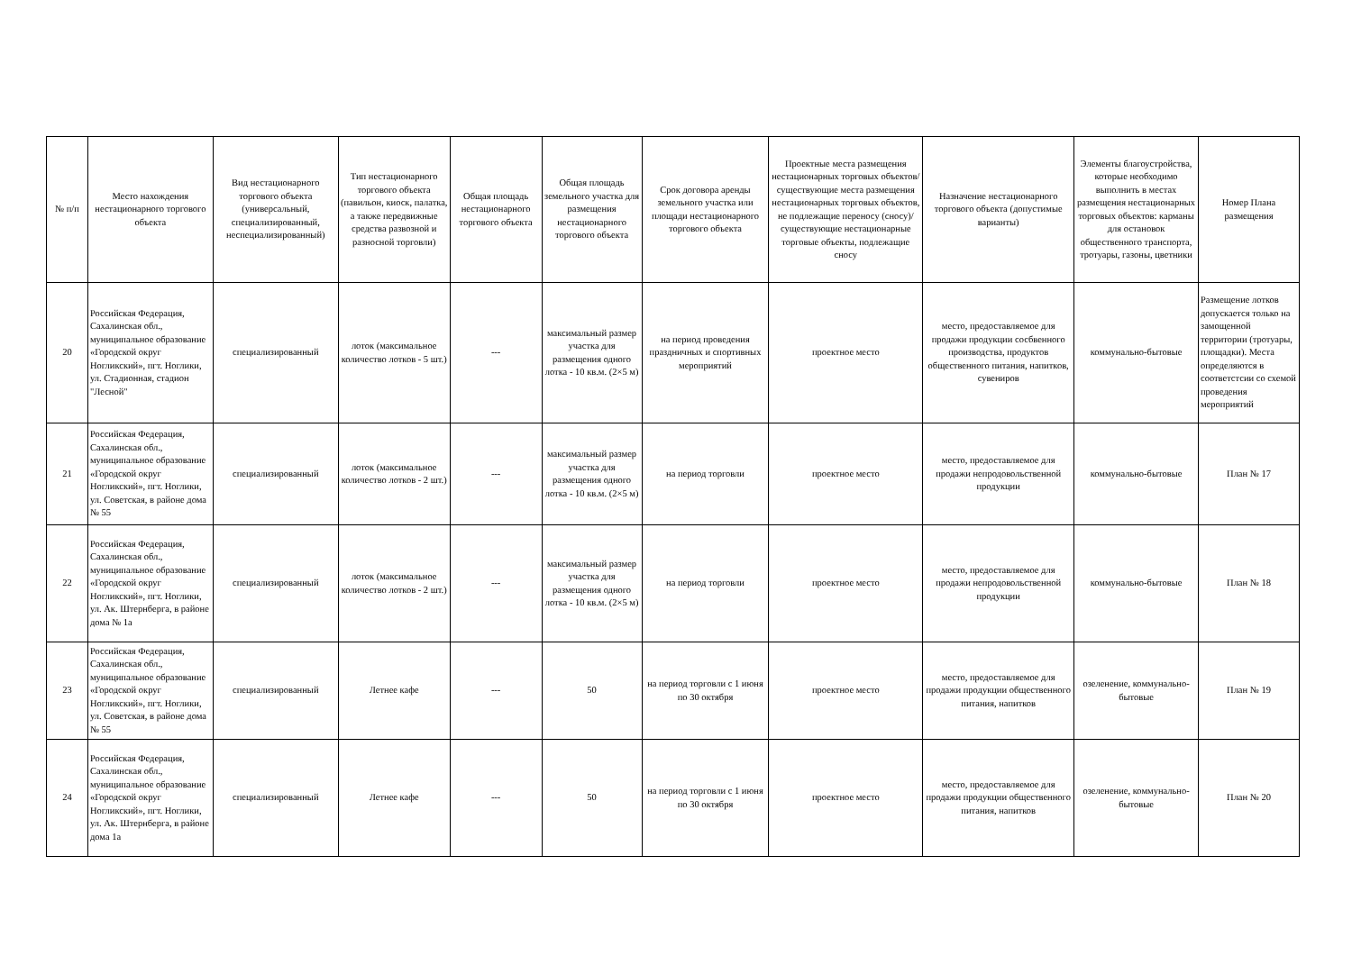| № п/п | Место нахождения нестационарного торгового объекта | Вид нестационарного торгового объекта (универсальный, специализированный, неспециализированный) | Тип нестационарного торгового объекта (павильон, киоск, палатка, а также передвижные средства развозной и разносной торговли) | Общая площадь нестационарного торгового объекта | Общая площадь земельного участка для размещения нестационарного торгового объекта | Срок договора аренды земельного участка или площади нестационарного торгового объекта | Проектные места размещения нестационарных торговых объектов/существующие места размещения нестационарных торговых объектов, не подлежащие переносу (сносу)/существующие нестационарные торговые объекты, подлежащие сносу | Назначение нестационарного торгового объекта (допустимые варианты) | Элементы благоустройства, которые необходимо выполнить в местах размещения нестационарных торговых объектов: карманы для остановок общественного транспорта, тротуары, газоны, цветники | Номер Плана размещения |
| --- | --- | --- | --- | --- | --- | --- | --- | --- | --- | --- |
| 20 | Российская Федерация, Сахалинская обл., муниципальное образование «Городской округ Ногликский», пгт. Ноглики, ул. Стадионная, стадион "Лесной" | специализированный | лоток (максимальное количество лотков - 5 шт.) | --- | максимальный размер участка для размещения одного лотка - 10 кв.м. (2×5 м) | на период проведения праздничных и спортивных мероприятий | проектное место | место, предоставляемое для продажи продукции сосбвенного производства, продуктов общественного питания, напитков, сувениров | коммунально-бытовые | Размещение лотков допускается только на замощенной территории (тротуары, площадки). Места определяются в соответстсии со схемой проведения мероприятий |
| 21 | Российская Федерация, Сахалинская обл., муниципальное образование «Городской округ Ногликский», пгт. Ноглики, ул. Советская, в районе дома № 55 | специализированный | лоток (максимальное количество лотков - 2 шт.) | --- | максимальный размер участка для размещения одного лотка - 10 кв.м. (2×5 м) | на период торговли | проектное место | место, предоставляемое для продажи непродовольственной продукции | коммунально-бытовые | План № 17 |
| 22 | Российская Федерация, Сахалинская обл., муниципальное образование «Городской округ Ногликский», пгт. Ноглики, ул. Ак. Штернберга, в районе дома № 1а | специализированный | лоток (максимальное количество лотков - 2 шт.) | --- | максимальный размер участка для размещения одного лотка - 10 кв.м. (2×5 м) | на период торговли | проектное место | место, предоставляемое для продажи непродовольственной продукции | коммунально-бытовые | План № 18 |
| 23 | Российская Федерация, Сахалинская обл., муниципальное образование «Городской округ Ногликский», пгт. Ноглики, ул. Советская, в районе дома № 55 | специализированный | Летнее кафе | --- | 50 | на период торговли с 1 июня по 30 октября | проектное место | место, предоставляемое для продажи продукции общественного питания, напитков | озеленение, коммунально-бытовые | План № 19 |
| 24 | Российская Федерация, Сахалинская обл., муниципальное образование «Городской округ Ногликский», пгт. Ноглики, ул. Ак. Штернберга, в районе дома 1а | специализированный | Летнее кафе | --- | 50 | на период торговли с 1 июня по 30 октября | проектное место | место, предоставляемое для продажи продукции общественного питания, напитков | озеленение, коммунально-бытовые | План № 20 |